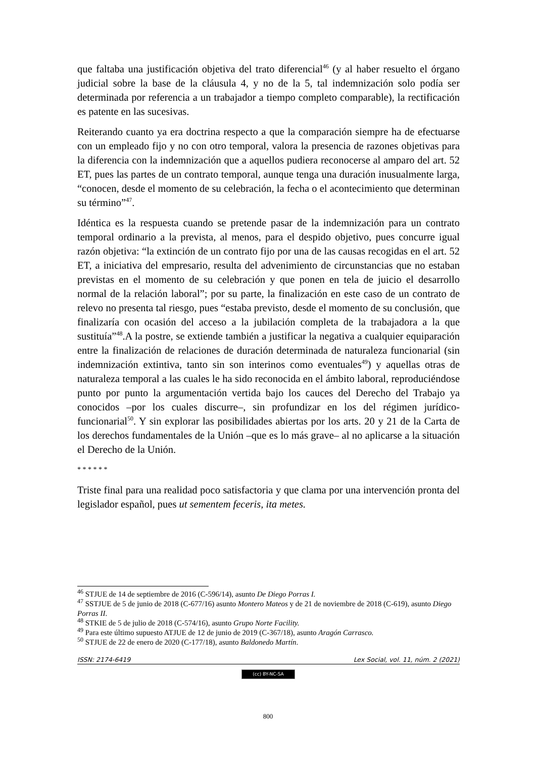que faltaba una justificación objetiva del trato diferencial<sup>46</sup> (y al haber resuelto el órgano judicial sobre la base de la cláusula 4, y no de la 5, tal indemnización solo podía ser determinada por referencia a un trabajador a tiempo completo comparable), la rectificación es patente en las sucesivas.
Reiterando cuanto ya era doctrina respecto a que la comparación siempre ha de efectuarse con un empleado fijo y no con otro temporal, valora la presencia de razones objetivas para la diferencia con la indemnización que a aquellos pudiera reconocerse al amparo del art. 52 ET, pues las partes de un contrato temporal, aunque tenga una duración inusualmente larga, “conocen, desde el momento de su celebración, la fecha o el acontecimiento que determinan su término”<sup>47</sup>.
Idéntica es la respuesta cuando se pretende pasar de la indemnización para un contrato temporal ordinario a la prevista, al menos, para el despido objetivo, pues concurre igual razón objetiva: “la extinción de un contrato fijo por una de las causas recogidas en el art. 52 ET, a iniciativa del empresario, resulta del advenimiento de circunstancias que no estaban previstas en el momento de su celebración y que ponen en tela de juicio el desarrollo normal de la relación laboral”; por su parte, la finalización en este caso de un contrato de relevo no presenta tal riesgo, pues “estaba previsto, desde el momento de su conclusión, que finalizaría con ocasión del acceso a la jubilación completa de la trabajadora a la que sustituía”<sup>48</sup>.A la postre, se extiende también a justificar la negativa a cualquier equiparación entre la finalización de relaciones de duración determinada de naturaleza funcionarial (sin indemnización extintiva, tanto sin son interinos como eventuales<sup>49</sup>) y aquellas otras de naturaleza temporal a las cuales le ha sido reconocida en el ámbito laboral, reproduciéndose punto por punto la argumentación vertida bajo los cauces del Derecho del Trabajo ya conocidos –por los cuales discurre–, sin profundizar en los del régimen jurídico-funcionarial<sup>50</sup>. Y sin explorar las posibilidades abiertas por los arts. 20 y 21 de la Carta de los derechos fundamentales de la Unión –que es lo más grave– al no aplicarse a la situación el Derecho de la Unión.
* * * * * *
Triste final para una realidad poco satisfactoria y que clama por una intervención pronta del legislador español, pues ut sementem feceris, ita metes.
<sup>46</sup> STJUE de 14 de septiembre de 2016 (C-596/14), asunto De Diego Porras I.
<sup>47</sup> SSTJUE de 5 de junio de 2018 (C-677/16) asunto Montero Mateos y de 21 de noviembre de 2018 (C-619), asunto Diego Porras II.
<sup>48</sup> STKIE de 5 de julio de 2018 (C-574/16), asunto Grupo Norte Facility.
<sup>49</sup> Para este último supuesto ATJUE de 12 de junio de 2019 (C-367/18), asunto Aragón Carrasco.
<sup>50</sup> STJUE de 22 de enero de 2020 (C-177/18), asunto Baldonedo Martín.
ISSN: 2174-6419 Lex Social, vol. 11, núm. 2 (2021)
(cc) BY-NC-SA
800